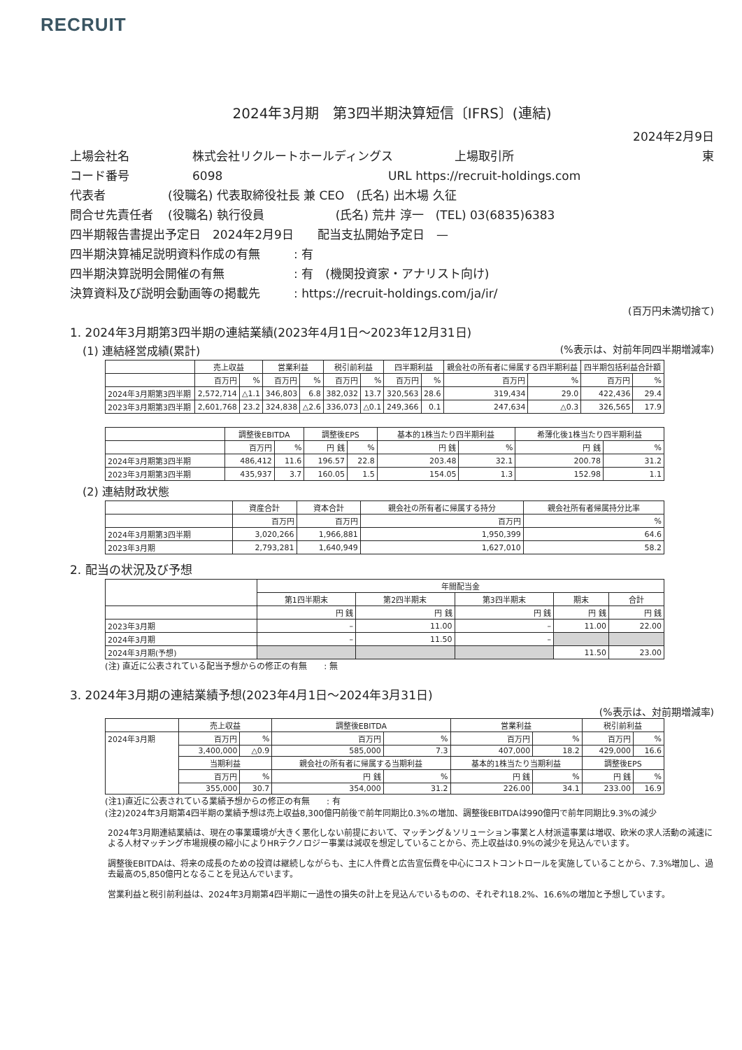RECRUIT
2024年3月期　第3四半期決算短信〔IFRS〕(連結)
2024年2月9日
上場会社名 株式会社リクルートホールディングス 上場取引所 東
コード番号 6098 URL https://recruit-holdings.com
代表者 (役職名) 代表取締役社長 兼 CEO　(氏名) 出木場 久征
問合せ先責任者 (役職名) 執行役員　　　　　　(氏名) 荒井 淳一　(TEL) 03(6835)6383
四半期報告書提出予定日　2024年2月9日　　配当支払開始予定日　—
四半期決算補足説明資料作成の有無: 有
四半期決算説明会開催の有無: 有　(機関投資家・アナリスト向け)
決算資料及び説明会動画等の掲載先: https://recruit-holdings.com/ja/ir/
(百万円未満切捨て)
1. 2024年3月期第3四半期の連結業績(2023年4月1日～2023年12月31日)
(1) 連結経営成績(累計) (%表示は、対前年同四半期増減率)
| | 売上収益 | | 営業利益 | | 税引前利益 | | 四半期利益 | | 親会社の所有者に帰属する四半期利益 | | 四半期包括利益合計額 | |
| --- | --- | --- | --- | --- | --- | --- | --- | --- | --- | --- | --- | --- |
| | 百万円 | % | 百万円 | % | 百万円 | % | 百万円 | % | 百万円 | % | 百万円 | % |
| 2024年3月期第3四半期 | 2,572,714 | △1.1 | 346,803 | 6.8 | 382,032 | 13.7 | 320,563 | 28.6 | 319,434 | 29.0 | 422,436 | 29.4 |
| 2023年3月期第3四半期 | 2,601,768 | 23.2 | 324,838 | △2.6 | 336,073 | △0.1 | 249,366 | 0.1 | 247,634 | △0.3 | 326,565 | 17.9 |
| | 調整後EBITDA | | 調整後EPS | | 基本的1株当たり四半期利益 | | 希薄化後1株当たり四半期利益 | |
| --- | --- | --- | --- | --- | --- | --- | --- | --- |
| | 百万円 | % | 円 銭 | % | 円 銭 | % | 円 銭 | % |
| 2024年3月期第3四半期 | 486,412 | 11.6 | 196.57 | 22.8 | 203.48 | 32.1 | 200.78 | 31.2 |
| 2023年3月期第3四半期 | 435,937 | 3.7 | 160.05 | 1.5 | 154.05 | 1.3 | 152.98 | 1.1 |
(2) 連結財政状態
| | 資産合計 | 資本合計 | 親会社の所有者に帰属する持分 | 親会社所有者帰属持分比率 |
| --- | --- | --- | --- | --- |
| | 百万円 | 百万円 | 百万円 | % |
| 2024年3月期第3四半期 | 3,020,266 | 1,966,881 | 1,950,399 | 64.6 |
| 2023年3月期 | 2,793,281 | 1,640,949 | 1,627,010 | 58.2 |
2. 配当の状況及び予想
| | 年間配当金 | | | | |
| --- | --- | --- | --- | --- | --- |
| | 第1四半期末 | 第2四半期末 | 第3四半期末 | 期末 | 合計 |
| | 円 銭 | 円 銭 | 円 銭 | 円 銭 | 円 銭 |
| 2023年3月期 | – | 11.00 | – | 11.00 | 22.00 |
| 2024年3月期 | – | 11.50 | – | | |
| 2024年3月期(予想) | | | | 11.50 | 23.00 |
(注) 直近に公表されている配当予想からの修正の有無　　: 無
3. 2024年3月期の連結業績予想(2023年4月1日～2024年3月31日)
(%表示は、対前期増減率)
| | 売上収益 | | 調整後EBITDA | | 営業利益 | | 税引前利益 | |
| --- | --- | --- | --- | --- | --- | --- | --- | --- |
| 2024年3月期 | 百万円 | % | 百万円 | % | 百万円 | % | 百万円 | % |
| | 3,400,000 | △0.9 | 585,000 | 7.3 | 407,000 | 18.2 | 429,000 | 16.6 |
| | 当期利益 | | 親会社の所有者に帰属する当期利益 | | 基本的1株当たり当期利益 | | 調整後EPS | |
| | 百万円 | % | 円 銭 | % | 円 銭 | % | 円 銭 | % |
| | 355,000 | 30.7 | 354,000 | 31.2 | 226.00 | 34.1 | 233.00 | 16.9 |
(注1)直近に公表されている業績予想からの修正の有無　　: 有
(注2)2024年3月期第4四半期の業績予想は売上収益8,300億円前後で前年同期比0.3%の増加、調整後EBITDAは990億円で前年同期比9.3%の減少
2024年3月期連結業績は、現在の事業環境が大きく悪化しない前提において、マッチング＆ソリューション事業と人材派遣事業は増収、欧米の求人活動の減速による人材マッチング市場規模の縮小によりHRテクノロジー事業は減収を想定していることから、売上収益は0.9%の減少を見込んでいます。
調整後EBITDAは、将来の成長のための投資は継続しながらも、主に人件費と広告宣伝費を中心にコストコントロールを実施していることから、7.3%増加し、過去最高の5,850億円となることを見込んでいます。
営業利益と税引前利益は、2024年3月期第4四半期に一過性の損失の計上を見込んでいるものの、それぞれ18.2%、16.6%の増加と予想しています。